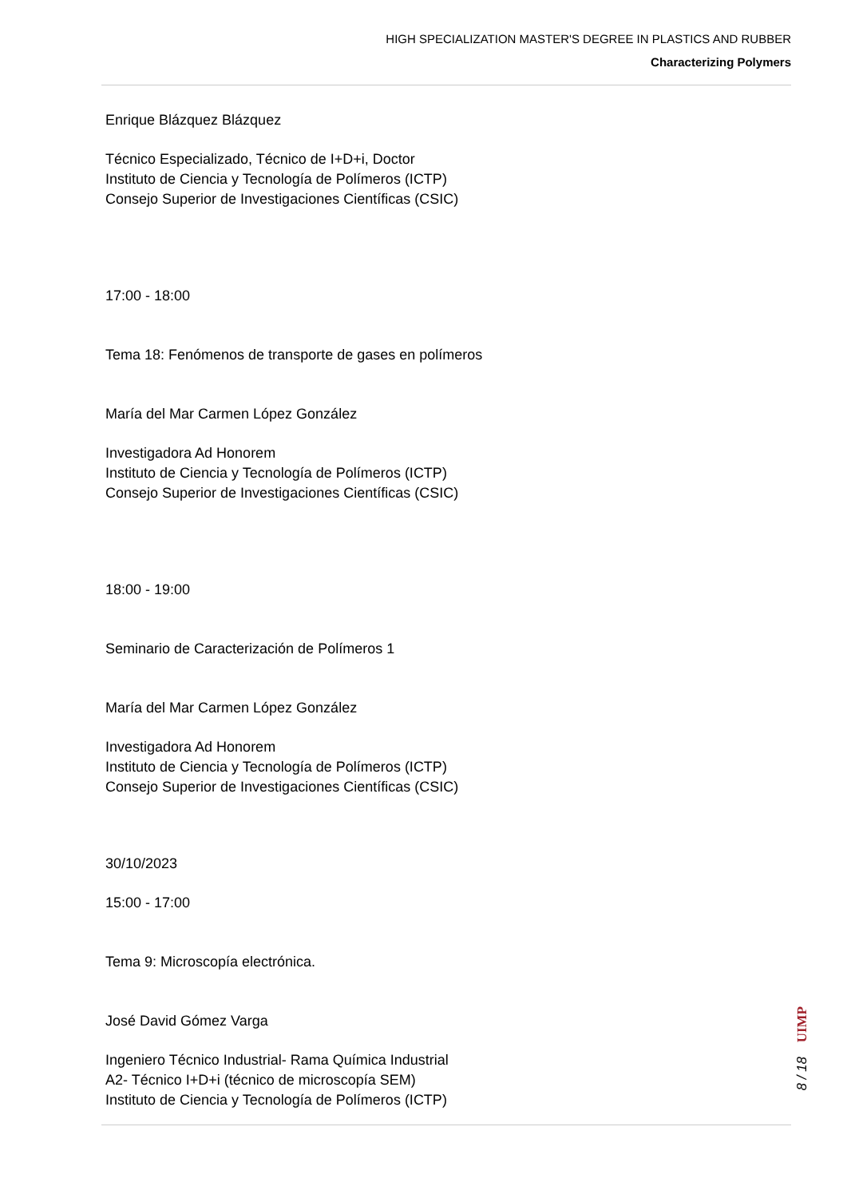HIGH SPECIALIZATION MASTER'S DEGREE IN PLASTICS AND RUBBER
Characterizing Polymers
Enrique Blázquez Blázquez
Técnico Especializado, Técnico de I+D+i, Doctor
Instituto de Ciencia y Tecnología de Polímeros (ICTP)
Consejo Superior de Investigaciones Científicas (CSIC)
17:00 - 18:00
Tema 18: Fenómenos de transporte de gases en polímeros
María del Mar Carmen López González
Investigadora Ad Honorem
Instituto de Ciencia y Tecnología de Polímeros (ICTP)
Consejo Superior de Investigaciones Científicas (CSIC)
18:00 - 19:00
Seminario de Caracterización de Polímeros 1
María del Mar Carmen López González
Investigadora Ad Honorem
Instituto de Ciencia y Tecnología de Polímeros (ICTP)
Consejo Superior de Investigaciones Científicas (CSIC)
30/10/2023
15:00 - 17:00
Tema 9: Microscopía electrónica.
José David Gómez Varga
Ingeniero Técnico Industrial- Rama Química Industrial
A2- Técnico I+D+i (técnico de microscopía SEM)
Instituto de Ciencia y Tecnología de Polímeros (ICTP)
UIMP
8 / 18